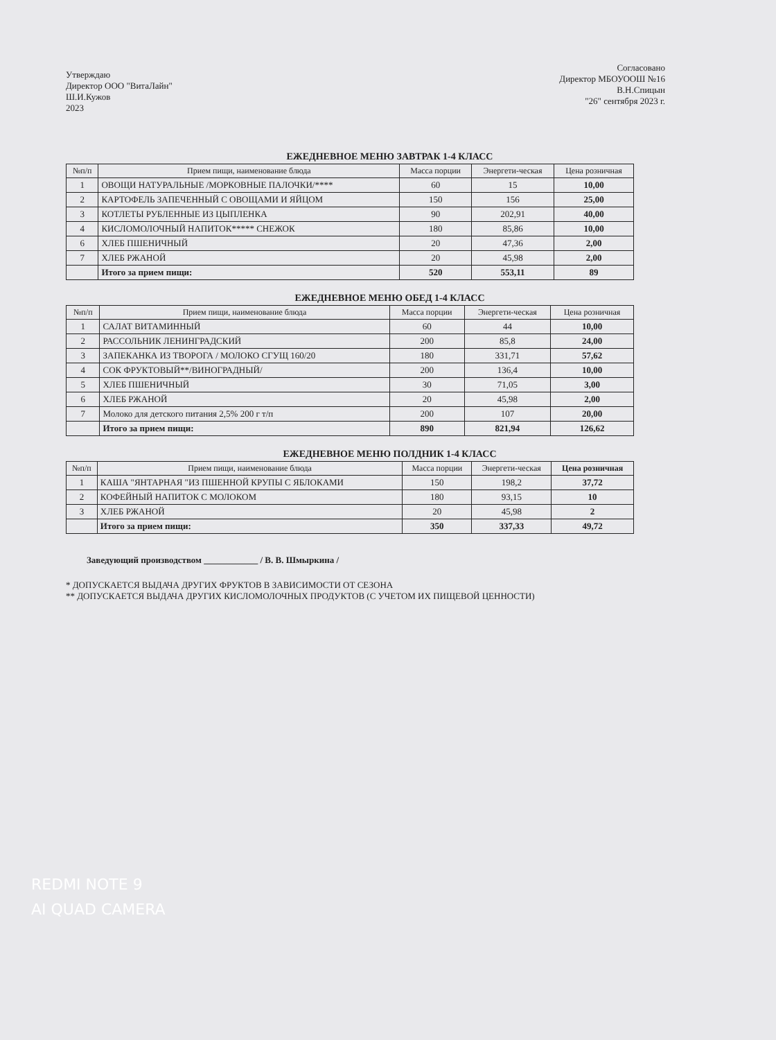Утверждаю
Директор ООО "ВитаЛайн"
Ш.И.Кужов
2023
Согласовано
Директор МБОУООШ №16
В.Н.Спицын
"26" сентября 2023 г.
ЕЖЕДНЕВНОЕ МЕНЮ ЗАВТРАК 1-4 КЛАСС
| №п/п | Прием пищи, наименование блюда | Масса порции | Энергети-ческая | Цена розничная |
| --- | --- | --- | --- | --- |
| 1 | ОВОЩИ НАТУРАЛЬНЫЕ /МОРКОВНЫЕ ПАЛОЧКИ/**** | 60 | 15 | 10,00 |
| 2 | КАРТОФЕЛЬ ЗАПЕЧЕННЫЙ С ОВОЩАМИ И ЯЙЦОМ | 150 | 156 | 25,00 |
| 3 | КОТЛЕТЫ РУБЛЕННЫЕ ИЗ ЦЫПЛЕНКА | 90 | 202,91 | 40,00 |
| 4 | КИСЛОМОЛОЧНЫЙ НАПИТОК***** СНЕЖОК | 180 | 85,86 | 10,00 |
| 6 | ХЛЕБ ПШЕНИЧНЫЙ | 20 | 47,36 | 2,00 |
| 7 | ХЛЕБ РЖАНОЙ | 20 | 45,98 | 2,00 |
| | Итого за прием пищи: | 520 | 553,11 | 89 |
ЕЖЕДНЕВНОЕ МЕНЮ ОБЕД 1-4 КЛАСС
| №п/п | Прием пищи, наименование блюда | Масса порции | Энергети-ческая | Цена розничная |
| --- | --- | --- | --- | --- |
| 1 | САЛАТ ВИТАМИННЫЙ | 60 | 44 | 10,00 |
| 2 | РАССОЛЬНИК ЛЕНИНГРАДСКИЙ | 200 | 85,8 | 24,00 |
| 3 | ЗАПЕКАНКА ИЗ ТВОРОГА / МОЛОКО СГУЩ 160/20 | 180 | 331,71 | 57,62 |
| 4 | СОК ФРУКТОВЫЙ**/ВИНОГРАДНЫЙ/ | 200 | 136,4 | 10,00 |
| 5 | ХЛЕБ ПШЕНИЧНЫЙ | 30 | 71,05 | 3,00 |
| 6 | ХЛЕБ РЖАНОЙ | 20 | 45,98 | 2,00 |
| 7 | Молоко для детского питания 2,5% 200 г т/п | 200 | 107 | 20,00 |
| | Итого за прием пищи: | 890 | 821,94 | 126,62 |
ЕЖЕДНЕВНОЕ МЕНЮ ПОЛДНИК 1-4 КЛАСС
| №п/п | Прием пищи, наименование блюда | Масса порции | Энергети-ческая | Цена розничная |
| --- | --- | --- | --- | --- |
| 1 | КАША "ЯНТАРНАЯ "ИЗ ПШЕННОЙ КРУПЫ С ЯБЛОКАМИ | 150 | 198,2 | 37,72 |
| 2 | КОФЕЙНЫЙ НАПИТОК С МОЛОКОМ | 180 | 93,15 | 10 |
| 3 | ХЛЕБ РЖАНОЙ | 20 | 45,98 | 2 |
| | Итого за прием пищи: | 350 | 337,33 | 49,72 |
Заведующий производством ____________ / В. В. Шмыркина /
* ДОПУСКАЕТСЯ ВЫДАЧА ДРУГИХ ФРУКТОВ В ЗАВИСИМОСТИ ОТ СЕЗОНА
** ДОПУСКАЕТСЯ ВЫДАЧА ДРУГИХ КИСЛОМОЛОЧНЫХ ПРОДУКТОВ (С УЧЕТОМ ИХ ПИЩЕВОЙ ЦЕННОСТИ)
REDMI NOTE 9
AI QUAD CAMERA